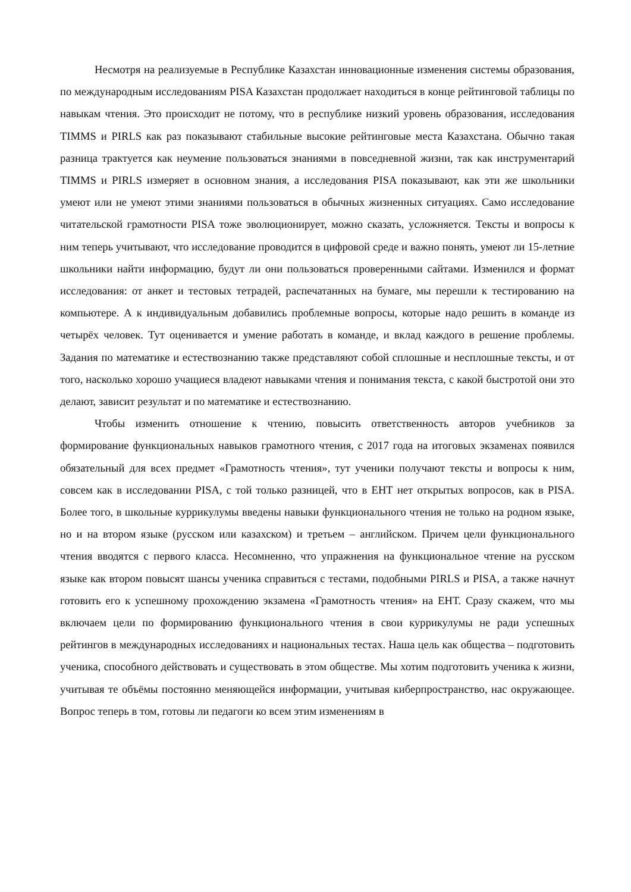Несмотря на реализуемые в Республике Казахстан инновационные изменения системы образования, по международным исследованиям PISA Казахстан продолжает находиться в конце рейтинговой таблицы по навыкам чтения. Это происходит не потому, что в республике низкий уровень образования, исследования TIMMS и PIRLS как раз показывают стабильные высокие рейтинговые места Казахстана. Обычно такая разница трактуется как неумение пользоваться знаниями в повседневной жизни, так как инструментарий TIMMS и PIRLS измеряет в основном знания, а исследования PISA показывают, как эти же школьники умеют или не умеют этими знаниями пользоваться в обычных жизненных ситуациях. Само исследование читательской грамотности PISA тоже эволюционирует, можно сказать, усложняется. Тексты и вопросы к ним теперь учитывают, что исследование проводится в цифровой среде и важно понять, умеют ли 15-летние школьники найти информацию, будут ли они пользоваться проверенными сайтами. Изменился и формат исследования: от анкет и тестовых тетрадей, распечатанных на бумаге, мы перешли к тестированию на компьютере. А к индивидуальным добавились проблемные вопросы, которые надо решить в команде из четырёх человек. Тут оценивается и умение работать в команде, и вклад каждого в решение проблемы. Задания по математике и естествознанию также представляют собой сплошные и несплошные тексты, и от того, насколько хорошо учащиеся владеют навыками чтения и понимания текста, с какой быстротой они это делают, зависит результат и по математике и естествознанию.
Чтобы изменить отношение к чтению, повысить ответственность авторов учебников за формирование функциональных навыков грамотного чтения, с 2017 года на итоговых экзаменах появился обязательный для всех предмет «Грамотность чтения», тут ученики получают тексты и вопросы к ним, совсем как в исследовании PISA, с той только разницей, что в ЕНТ нет открытых вопросов, как в PISA. Более того, в школьные куррикулумы введены навыки функционального чтения не только на родном языке, но и на втором языке (русском или казахском) и третьем – английском. Причем цели функционального чтения вводятся с первого класса. Несомненно, что упражнения на функциональное чтение на русском языке как втором повысят шансы ученика справиться с тестами, подобными PIRLS и PISA, а также начнут готовить его к успешному прохождению экзамена «Грамотность чтения» на ЕНТ. Сразу скажем, что мы включаем цели по формированию функционального чтения в свои куррикулумы не ради успешных рейтингов в международных исследованиях и национальных тестах. Наша цель как общества – подготовить ученика, способного действовать и существовать в этом обществе. Мы хотим подготовить ученика к жизни, учитывая те объёмы постоянно меняющейся информации, учитывая киберпространство, нас окружающее. Вопрос теперь в том, готовы ли педагоги ко всем этим изменениям в